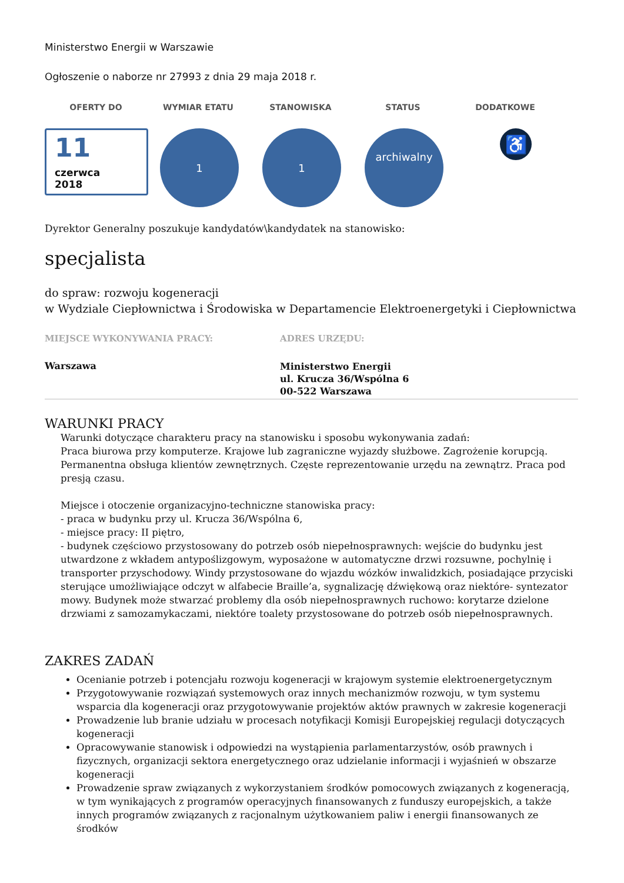Ministerstwo Energii w Warszawie
Ogłoszenie o naborze nr 27993 z dnia 29 maja 2018 r.
OFERTY DO WYMIAR ETATU STANOWISKA STATUS DODATKOWE
11
czerwca
2018
1 1
archiwalny
♿
Dyrektor Generalny poszukuje kandydatów\kandydatek na stanowisko:
specjalista
do spraw: rozwoju kogeneracji
w Wydziale Ciepłownictwa i Środowiska w Departamencie Elektroenergetyki i Ciepłownictwa
MIEJSCE WYKONYWANIA PRACY:
Warszawa
ADRES URZĘDU:
Ministerstwo Energii
ul. Krucza 36/Wspólna 6
00-522 Warszawa
WARUNKI PRACY
Warunki dotyczące charakteru pracy na stanowisku i sposobu wykonywania zadań:
Praca biurowa przy komputerze. Krajowe lub zagraniczne wyjazdy służbowe. Zagrożenie korupcją. Permanentna obsługa klientów zewnętrznych. Częste reprezentowanie urzędu na zewnątrz. Praca pod presją czasu.
Miejsce i otoczenie organizacyjno-techniczne stanowiska pracy:
- praca w budynku przy ul. Krucza 36/Wspólna 6,
- miejsce pracy: II piętro,
- budynek częściowo przystosowany do potrzeb osób niepełnosprawnych: wejście do budynku jest utwardzone z wkładem antypoślizgowym, wyposażone w automatyczne drzwi rozsuwne, pochylnię i transporter przyschodowy. Windy przystosowane do wjazdu wózków inwalidzkich, posiadające przyciski sterujące umożliwiające odczyt w alfabecie Braille’a, sygnalizację dźwiękową oraz niektóre- syntezator mowy. Budynek może stwarzać problemy dla osób niepełnosprawnych ruchowo: korytarze dzielone drzwiami z samozamykaczami, niektóre toalety przystosowane do potrzeb osób niepełnosprawnych.
ZAKRES ZADAŃ
Ocenianie potrzeb i potencjału rozwoju kogeneracji w krajowym systemie elektroenergetycznym
Przygotowywanie rozwiązań systemowych oraz innych mechanizmów rozwoju, w tym systemu wsparcia dla kogeneracji oraz przygotowywanie projektów aktów prawnych w zakresie kogeneracji
Prowadzenie lub branie udziału w procesach notyfikacji Komisji Europejskiej regulacji dotyczących kogeneracji
Opracowywanie stanowisk i odpowiedzi na wystąpienia parlamentarzystów, osób prawnych i fizycznych, organizacji sektora energetycznego oraz udzielanie informacji i wyjaśnień w obszarze kogeneracji
Prowadzenie spraw związanych z wykorzystaniem środków pomocowych związanych z kogeneracją, w tym wynikających z programów operacyjnych finansowanych z funduszy europejskich, a także innych programów związanych z racjonalnym użytkowaniem paliw i energii finansowanych ze środków